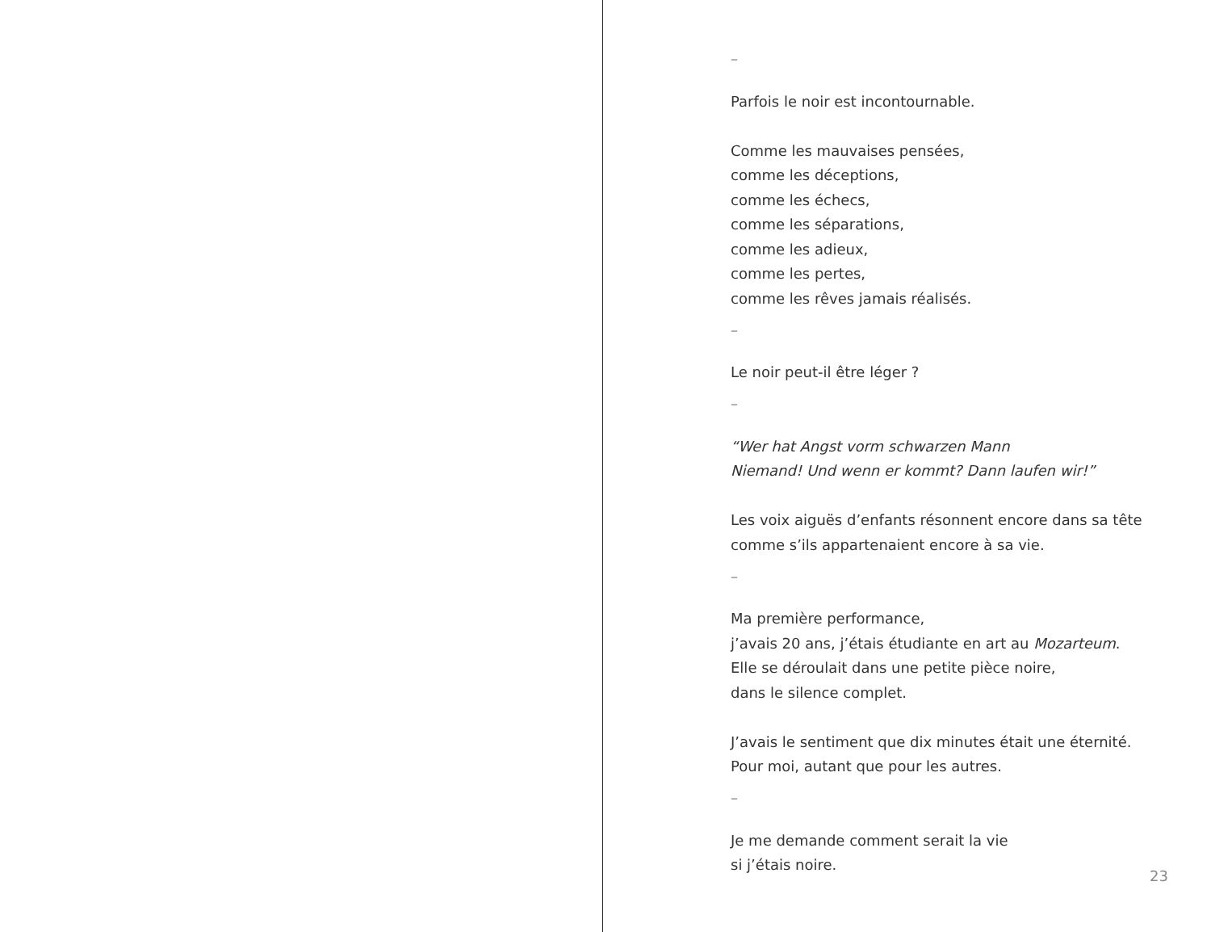–
Parfois le noir est incontournable.
Comme les mauvaises pensées,
comme les déceptions,
comme les échecs,
comme les séparations,
comme les adieux,
comme les pertes,
comme les rêves jamais réalisés.
–
Le noir peut-il être léger ?
–
“Wer hat Angst vorm schwarzen Mann
Niemand! Und wenn er kommt? Dann laufen wir!”
Les voix aiguës d’enfants résonnent encore dans sa tête
comme s’ils appartenaient encore à sa vie.
–
Ma première performance,
j’avais 20 ans, j’étais étudiante en art au Mozarteum.
Elle se déroulait dans une petite pièce noire,
dans le silence complet.
J’avais le sentiment que dix minutes était une éternité.
Pour moi, autant que pour les autres.
–
Je me demande comment serait la vie
si j’étais noire.
23